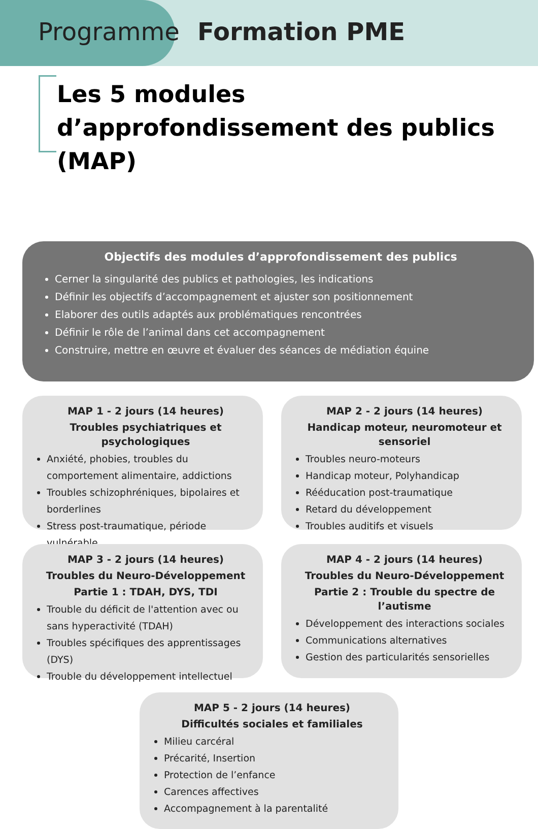Programme Formation PME
Les 5 modules d’approfondissement des publics (MAP)
Objectifs des modules d’approfondissement des publics
Cerner la singularité des publics et pathologies, les indications
Définir les objectifs d’accompagnement et ajuster son positionnement
Elaborer des outils adaptés aux problématiques rencontrées
Définir le rôle de l’animal dans cet accompagnement
Construire, mettre en œuvre et évaluer des séances de médiation équine
MAP 1 - 2 jours (14 heures)
Troubles psychiatriques et psychologiques
Anxiété, phobies, troubles du comportement alimentaire, addictions
Troubles schizophréniques, bipolaires et borderlines
Stress post-traumatique, période vulnérable
MAP 2 - 2 jours (14 heures)
Handicap moteur, neuromoteur et sensoriel
Troubles neuro-moteurs
Handicap moteur, Polyhandicap
Rééducation post-traumatique
Retard du développement
Troubles auditifs et visuels
MAP 3 - 2 jours (14 heures)
Troubles du Neuro-Développement
Partie 1 : TDAH, DYS, TDI
Trouble du déficit de l'attention avec ou sans hyperactivité (TDAH)
Troubles spécifiques des apprentissages (DYS)
Trouble du développement intellectuel
MAP 4 - 2 jours (14 heures)
Troubles du Neuro-Développement
Partie 2 : Trouble du spectre de l’autisme
Développement des interactions sociales
Communications alternatives
Gestion des particularités sensorielles
MAP 5 - 2 jours (14 heures)
Difficultés sociales et familiales
Milieu carcéral
Précarité, Insertion
Protection de l’enfance
Carences affectives
Accompagnement à la parentalité